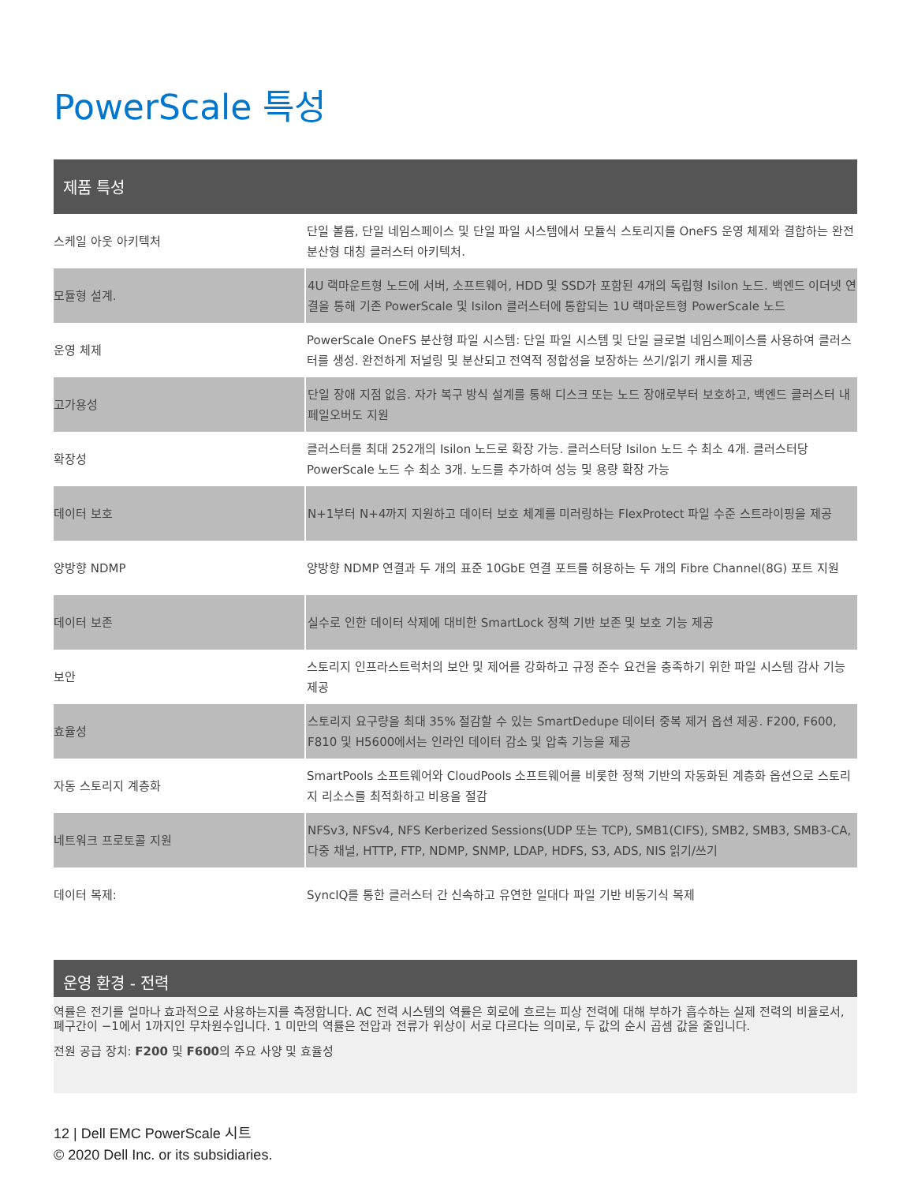PowerScale 특성
| 제품 특성 | |
| --- | --- |
| 스케일 아웃 아키텍처 | 단일 볼륨, 단일 네임스페이스 및 단일 파일 시스템에서 모듈식 스토리지를 OneFS 운영 체제와 결합하는 완전 분산형 대칭 클러스터 아키텍처. |
| 모듈형 설계. | 4U 랙마운트형 노드에 서버, 소프트웨어, HDD 및 SSD가 포함된 4개의 독립형 Isilon 노드. 백엔드 이더넷 연결을 통해 기존 PowerScale 및 Isilon 클러스터에 통합되는 1U 랙마운트형 PowerScale 노드 |
| 운영 체제 | PowerScale OneFS 분산형 파일 시스템: 단일 파일 시스템 및 단일 글로벌 네임스페이스를 사용하여 클러스터를 생성. 완전하게 저널링 및 분산되고 전역적 정합성을 보장하는 쓰기/읽기 캐시를 제공 |
| 고가용성 | 단일 장애 지점 없음. 자가 복구 방식 설계를 통해 디스크 또는 노드 장애로부터 보호하고, 백엔드 클러스터 내 페일오버도 지원 |
| 확장성 | 클러스터를 최대 252개의 Isilon 노드로 확장 가능. 클러스터당 Isilon 노드 수 최소 4개. 클러스터당 PowerScale 노드 수 최소 3개. 노드를 추가하여 성능 및 용량 확장 가능 |
| 데이터 보호 | N+1부터 N+4까지 지원하고 데이터 보호 체계를 미러링하는 FlexProtect 파일 수준 스트라이핑을 제공 |
| 양방향 NDMP | 양방향 NDMP 연결과 두 개의 표준 10GbE 연결 포트를 허용하는 두 개의 Fibre Channel(8G) 포트 지원 |
| 데이터 보존 | 실수로 인한 데이터 삭제에 대비한 SmartLock 정책 기반 보존 및 보호 기능 제공 |
| 보안 | 스토리지 인프라스트럭처의 보안 및 제어를 강화하고 규정 준수 요건을 충족하기 위한 파일 시스템 감사 기능 제공 |
| 효율성 | 스토리지 요구량을 최대 35% 절감할 수 있는 SmartDedupe 데이터 중복 제거 옵션 제공. F200, F600, F810 및 H5600에서는 인라인 데이터 감소 및 압축 기능을 제공 |
| 자동 스토리지 계층화 | SmartPools 소프트웨어와 CloudPools 소프트웨어를 비롯한 정책 기반의 자동화된 계층화 옵션으로 스토리지 리소스를 최적화하고 비용을 절감 |
| 네트워크 프로토콜 지원 | NFSv3, NFSv4, NFS Kerberized Sessions(UDP 또는 TCP), SMB1(CIFS), SMB2, SMB3, SMB3-CA, 다중 채널, HTTP, FTP, NDMP, SNMP, LDAP, HDFS, S3, ADS, NIS 읽기/쓰기 |
| 데이터 복제: | SyncIQ를 통한 클러스터 간 신속하고 유연한 일대다 파일 기반 비동기식 복제 |
운영 환경 - 전력
역률은 전기를 얼마나 효과적으로 사용하는지를 측정합니다. AC 전력 시스템의 역률은 회로에 흐르는 피상 전력에 대해 부하가 흡수하는 실제 전력의 비율로서, 폐구간이 −1에서 1까지인 무차원수입니다. 1 미만의 역률은 전압과 전류가 위상이 서로 다르다는 의미로, 두 값의 순시 곱셈 값을 줄입니다.
전원 공급 장치: F200 및 F600의 주요 사양 및 효율성
12 | Dell EMC PowerScale 시트
© 2020 Dell Inc. or its subsidiaries.